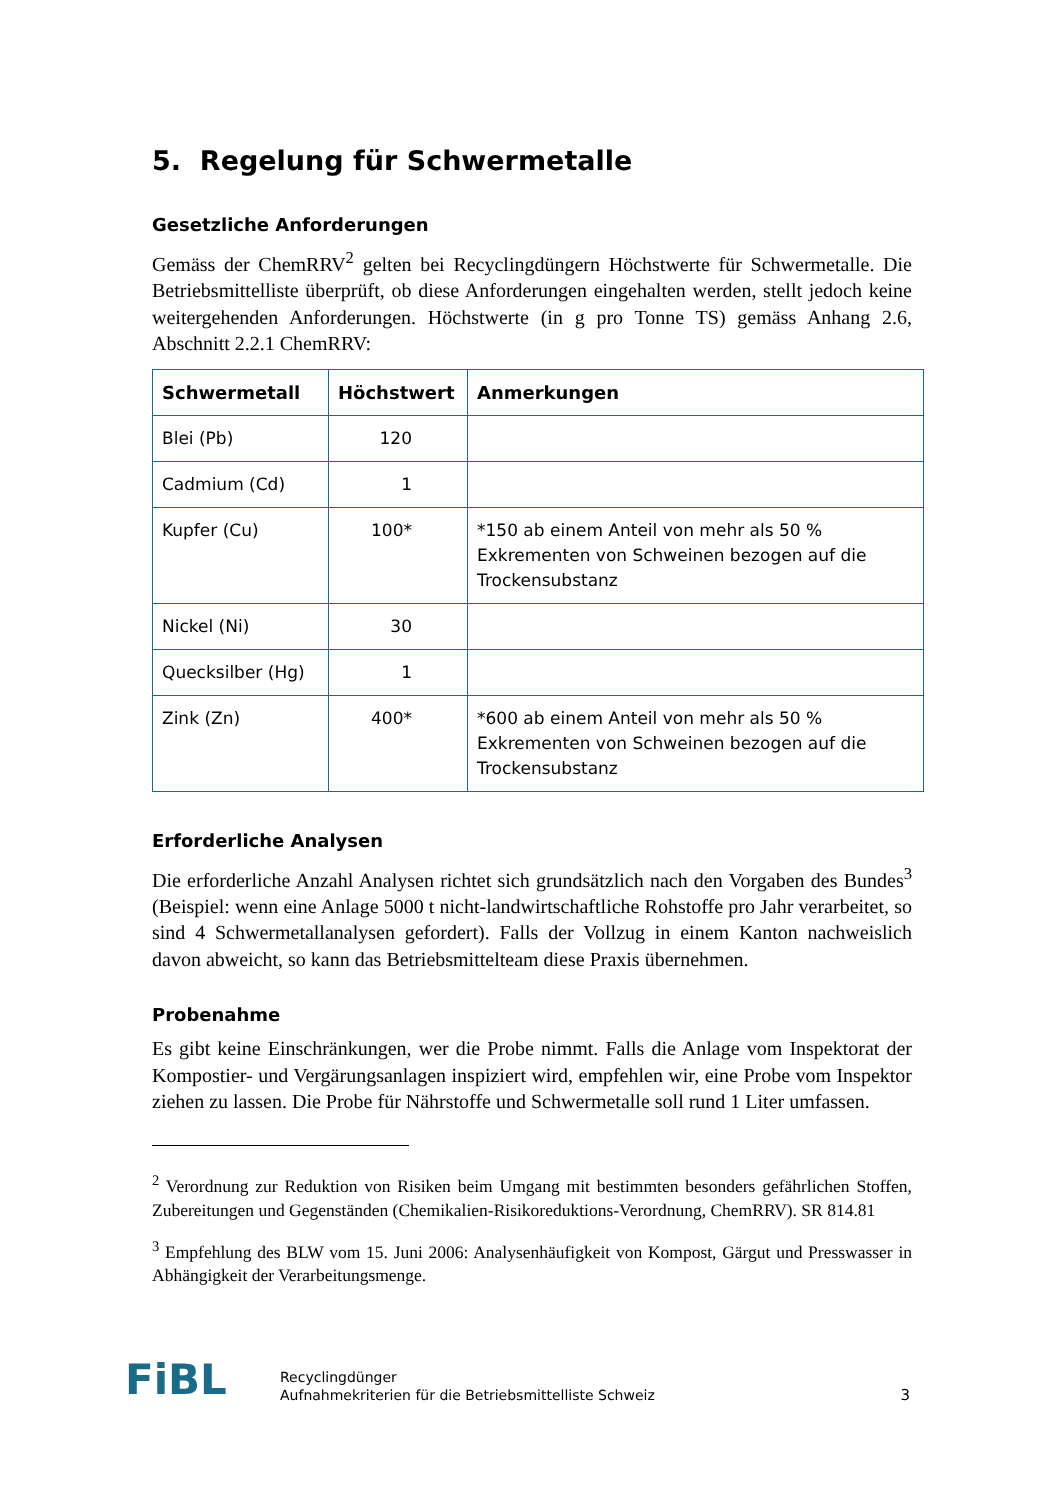5. Regelung für Schwermetalle
Gesetzliche Anforderungen
Gemäss der ChemRRV<sup>2</sup> gelten bei Recyclingdüngern Höchstwerte für Schwermetalle. Die Betriebsmittelliste überprüft, ob diese Anforderungen eingehalten werden, stellt jedoch keine weitergehenden Anforderungen. Höchstwerte (in g pro Tonne TS) gemäss Anhang 2.6, Abschnitt 2.2.1 ChemRRV:
| Schwermetall | Höchstwert | Anmerkungen |
| --- | --- | --- |
| Blei (Pb) | 120 | |
| Cadmium (Cd) | 1 | |
| Kupfer (Cu) | 100* | *150 ab einem Anteil von mehr als 50 % Exkrementen von Schweinen bezogen auf die Trockensubstanz |
| Nickel (Ni) | 30 | |
| Quecksilber (Hg) | 1 | |
| Zink (Zn) | 400* | *600 ab einem Anteil von mehr als 50 % Exkrementen von Schweinen bezogen auf die Trockensubstanz |
Erforderliche Analysen
Die erforderliche Anzahl Analysen richtet sich grundsätzlich nach den Vorgaben des Bundes<sup>3</sup> (Beispiel: wenn eine Anlage 5000 t nicht-landwirtschaftliche Rohstoffe pro Jahr verarbeitet, so sind 4 Schwermetallanalysen gefordert). Falls der Vollzug in einem Kanton nachweislich davon abweicht, so kann das Betriebsmittelteam diese Praxis übernehmen.
Probenahme
Es gibt keine Einschränkungen, wer die Probe nimmt. Falls die Anlage vom Inspektorat der Kompostier- und Vergärungsanlagen inspiziert wird, empfehlen wir, eine Probe vom Inspektor ziehen zu lassen. Die Probe für Nährstoffe und Schwermetalle soll rund 1 Liter umfassen.
<sup>2</sup> Verordnung zur Reduktion von Risiken beim Umgang mit bestimmten besonders gefährlichen Stoffen, Zubereitungen und Gegenständen (Chemikalien-Risikoreduktions-Verordnung, ChemRRV). SR 814.81
<sup>3</sup> Empfehlung des BLW vom 15. Juni 2006: Analysenhäufigkeit von Kompost, Gärgut und Presswasser in Abhängigkeit der Verarbeitungsmenge.
FiBL
Recyclingdünger
Aufnahmekriterien für die Betriebsmittelliste Schweiz
3